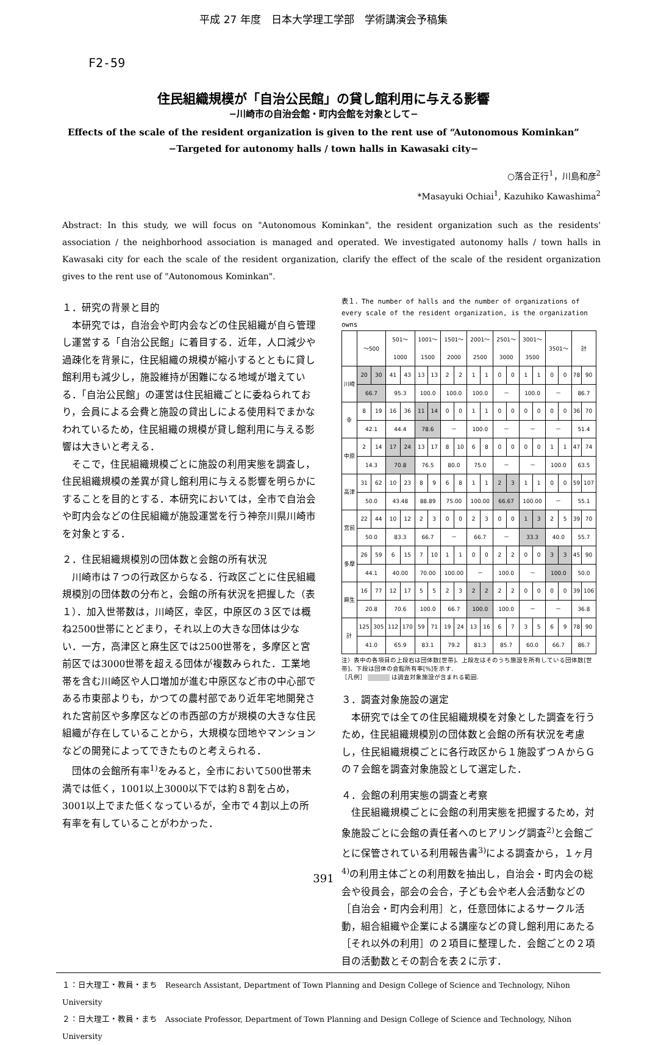平成 27 年度　日本大学理工学部　学術講演会予稿集
F2-59
住民組織規模が「自治公民館」の貸し館利用に与える影響
−川崎市の自治会館・町内会館を対象として−
Effects of the scale of the resident organization is given to the rent use of “Autonomous Kominkan”
−Targeted for autonomy halls / town halls in Kawasaki city−
○落合正行<sup>1</sup>，川島和彦<sup>2</sup>
*Masayuki Ochiai<sup>1</sup>, Kazuhiko Kawashima<sup>2</sup>
Abstract: In this study, we will focus on "Autonomous Kominkan", the resident organization such as the residents' association / the neighborhood association is managed and operated. We investigated autonomy halls / town halls in Kawasaki city for each the scale of the resident organization, clarify the effect of the scale of the resident organization gives to the rent use of "Autonomous Kominkan".
１．研究の背景と目的
本研究では，自治会や町内会などの住民組織が自ら管理し運営する「自治公民館」に着目する．近年，人口減少や過疎化を背景に，住民組織の規模が縮小するとともに貸し館利用も減少し，施設維持が困難になる地域が増えている．「自治公民館」の運営は住民組織ごとに委ねられており，会員による会費と施設の貸出しによる使用料でまかなわれているため，住民組織の規模が貸し館利用に与える影響は大きいと考える．
そこで，住民組織規模ごとに施設の利用実態を調査し，住民組織規模の差異が貸し館利用に与える影響を明らかにすることを目的とする．本研究においては，全市で自治会や町内会などの住民組織が施設運営を行う神奈川県川崎市を対象とする．
２．住民組織規模別の団体数と会館の所有状況
川崎市は７つの行政区からなる．行政区ごとに住民組織規模別の団体数の分布と，会館の所有状況を把握した（表１）．加入世帯数は，川崎区，幸区，中原区の３区では概ね2500世帯にとどまり，それ以上の大きな団体は少ない．一方，高津区と麻生区では2500世帯を，多摩区と宮前区では3000世帯を超える団体が複数みられた．工業地帯を含む川崎区や人口増加が進む中原区など市の中心部である市東部よりも，かつての農村部であり近年宅地開発された宮前区や多摩区などの市西部の方が規模の大きな住民組織が存在していることから，大規模な団地やマンションなどの開発によってできたものと考えられる．
団体の会館所有率<sup>1)</sup>をみると，全市において500世帯未満では低く，1001以上3000以下では約８割を占め，3001以上でまた低くなっているが，全市で４割以上の所有率を有していることがわかった．
表１．The number of halls and the number of organizations of every scale of the resident organization, is the organization owns
| | ～500 | | 501～ 1000 | | 1001～ 1500 | | 1501～ 2000 | | 2001～ 2500 | | 2501～ 3000 | | 3001～ 3500 | | 3501～ | | 計 | |
| --- | --- | --- | --- | --- | --- | --- | --- | --- | --- | --- | --- | --- | --- | --- | --- | --- | --- | --- |
| 川崎 | 20 | 30 | 41 | 43 | 13 | 13 | 2 | 2 | 1 | 1 | 0 | 0 | 1 | 1 | 0 | 0 | 78 | 90 |
| | 66.7 | | 95.3 | | 100.0 | | 100.0 | | 100.0 | | － | | 100.0 | | － | | 86.7 | |
| 幸 | 8 | 19 | 16 | 36 | 11 | 14 | 0 | 0 | 1 | 1 | 0 | 0 | 0 | 0 | 0 | 0 | 36 | 70 |
| | 42.1 | | 44.4 | | 78.6 | | － | | 100.0 | | － | | － | | － | | 51.4 | |
| 中原 | 2 | 14 | 17 | 24 | 13 | 17 | 8 | 10 | 6 | 8 | 0 | 0 | 0 | 0 | 1 | 1 | 47 | 74 |
| | 14.3 | | 70.8 | | 76.5 | | 80.0 | | 75.0 | | － | | － | | 100.0 | | 63.5 | |
| 高津 | 31 | 62 | 10 | 23 | 8 | 9 | 6 | 8 | 1 | 1 | 2 | 3 | 1 | 1 | 0 | 0 | 59 | 107 |
| | 50.0 | | 43.48 | | 88.89 | | 75.00 | | 100.00 | | 66.67 | | 100.00 | | － | | 55.1 | |
| 宮前 | 22 | 44 | 10 | 12 | 2 | 3 | 0 | 0 | 2 | 3 | 0 | 0 | 1 | 3 | 2 | 5 | 39 | 70 |
| | 50.0 | | 83.3 | | 66.7 | | － | | 66.7 | | － | | 33.3 | | 40.0 | | 55.7 | |
| 多摩 | 26 | 59 | 6 | 15 | 7 | 10 | 1 | 1 | 0 | 0 | 2 | 2 | 0 | 0 | 3 | 3 | 45 | 90 |
| | 44.1 | | 40.00 | | 70.00 | | 100.00 | | － | | 100.0 | | － | | 100.0 | | 50.0 | |
| 麻生 | 16 | 77 | 12 | 17 | 5 | 5 | 2 | 3 | 2 | 2 | 2 | 2 | 0 | 0 | 0 | 0 | 39 | 106 |
| | 20.8 | | 70.6 | | 100.0 | | 66.7 | | 100.0 | | 100.0 | | － | | － | | 36.8 | |
| 計 | 125 | 305 | 112 | 170 | 59 | 71 | 19 | 24 | 13 | 16 | 6 | 7 | 3 | 5 | 6 | 9 | 78 | 90 |
| | 41.0 | | 65.9 | | 83.1 | | 79.2 | | 81.3 | | 85.7 | | 60.0 | | 66.7 | | 86.7 | |
注）表中の各項目の上段右は団体数[世帯]、上段左はそのうち施設を所有している団体数[世帯]、下段は団体の会館所有率[%]を示す.
［凡例］ は調査対象施設が含まれる範囲.
３．調査対象施設の選定
本研究では全ての住民組織規模を対象とした調査を行うため，住民組織規模別の団体数と会館の所有状況を考慮し，住民組織規模ごとに各行政区から１施設ずつＡからＧの７会館を調査対象施設として選定した．
４．会館の利用実態の調査と考察
住民組織規模ごとに会館の利用実態を把握するため，対象施設ごとに会館の責任者へのヒアリング調査<sup>2)</sup>と会館ごとに保管されている利用報告書<sup>3)</sup>による調査から，１ヶ月<sup>4)</sup>の利用主体ごとの利用数を抽出し，自治会・町内会の総会や役員会，部会の会合，子ども会や老人会活動などの［自治会・町内会利用］と，任意団体によるサークル活動，組合組織や企業による講座などの貸し館利用にあたる［それ以外の利用］の２項目に整理した．会館ごとの２項目の活動数とその割合を表２に示す．
１：日大理工・教員・まち　Research Assistant, Department of Town Planning and Design College of Science and Technology, Nihon University
２：日大理工・教員・まち　Associate Professor, Department of Town Planning and Design College of Science and Technology, Nihon University
391